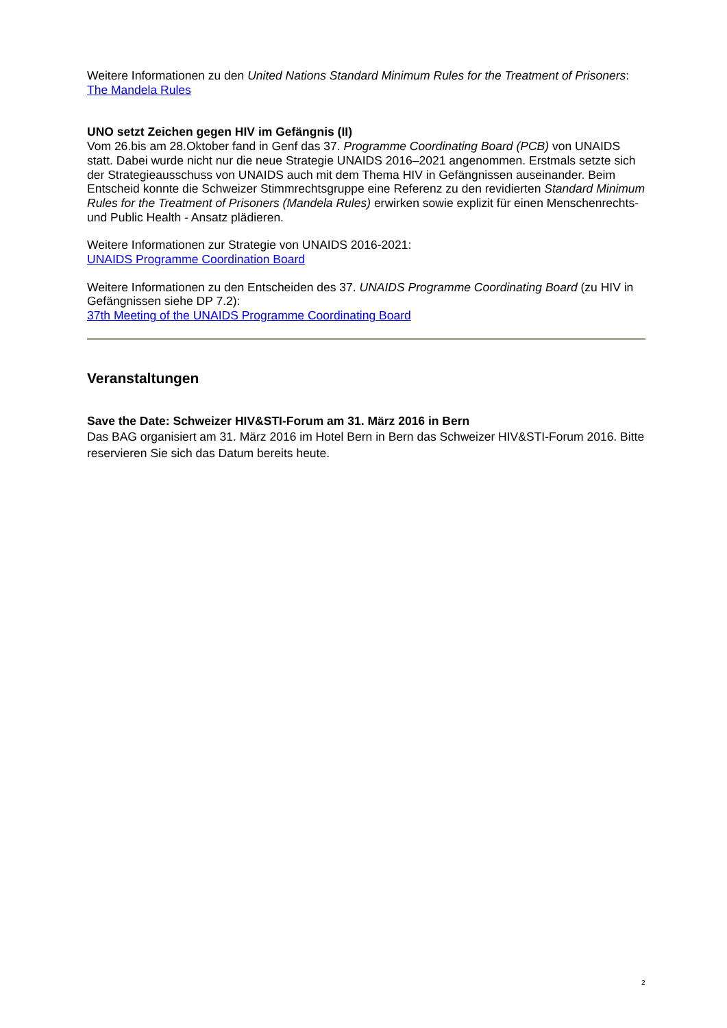Weitere Informationen zu den United Nations Standard Minimum Rules for the Treatment of Prisoners:
The Mandela Rules
UNO setzt Zeichen gegen HIV im Gefängnis (II)
Vom 26.bis am 28.Oktober fand in Genf das 37. Programme Coordinating Board (PCB) von UNAIDS statt. Dabei wurde nicht nur die neue Strategie UNAIDS 2016–2021 angenommen. Erstmals setzte sich der Strategieausschuss von UNAIDS auch mit dem Thema HIV in Gefängnissen auseinander. Beim Entscheid konnte die Schweizer Stimmrechtsgruppe eine Referenz zu den revidierten Standard Minimum Rules for the Treatment of Prisoners (Mandela Rules) erwirken sowie explizit für einen Menschenrechts- und Public Health - Ansatz plädieren.
Weitere Informationen zur Strategie von UNAIDS 2016-2021:
UNAIDS Programme Coordination Board
Weitere Informationen zu den Entscheiden des 37. UNAIDS Programme Coordinating Board (zu HIV in Gefängnissen siehe DP 7.2):
37th Meeting of the UNAIDS Programme Coordinating Board
Veranstaltungen
Save the Date: Schweizer HIV&STI-Forum am 31. März 2016 in Bern
Das BAG organisiert am 31. März 2016 im Hotel Bern in Bern das Schweizer HIV&STI-Forum 2016. Bitte reservieren Sie sich das Datum bereits heute.
2